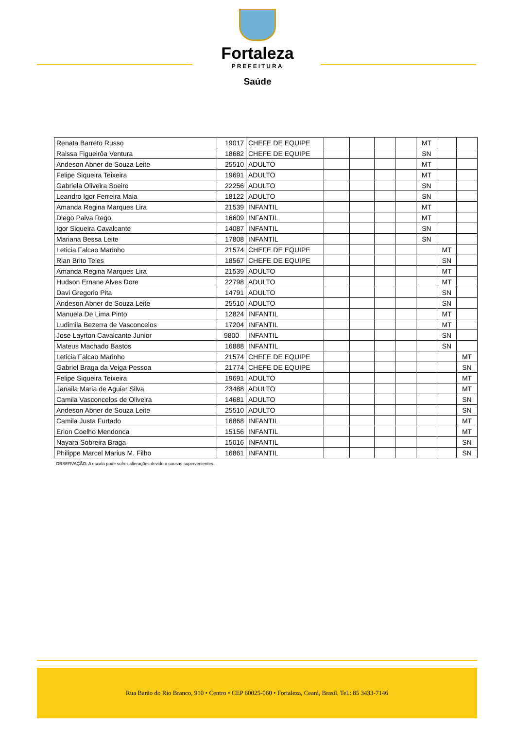Fortaleza
PREFEITURA
Saúde
| Renata Barreto Russo | 19017 | CHEFE DE EQUIPE | | | | | MT | | |
| Raissa Figueirôa Ventura | 18682 | CHEFE DE EQUIPE | | | | | SN | | |
| Andeson Abner de Souza Leite | 25510 | ADULTO | | | | | MT | | |
| Felipe Siqueira Teixeira | 19691 | ADULTO | | | | | MT | | |
| Gabriela Oliveira Soeiro | 22256 | ADULTO | | | | | SN | | |
| Leandro Igor Ferreira Maia | 18122 | ADULTO | | | | | SN | | |
| Amanda Regina Marques Lira | 21539 | INFANTIL | | | | | MT | | |
| Diego Paiva Rego | 16609 | INFANTIL | | | | | MT | | |
| Igor Siqueira Cavalcante | 14087 | INFANTIL | | | | | SN | | |
| Mariana Bessa Leite | 17808 | INFANTIL | | | | | SN | | |
| Leticia Falcao Marinho | 21574 | CHEFE DE EQUIPE | | | | | | MT | |
| Rian Brito Teles | 18567 | CHEFE DE EQUIPE | | | | | | SN | |
| Amanda Regina Marques Lira | 21539 | ADULTO | | | | | | MT | |
| Hudson Ernane Alves Dore | 22798 | ADULTO | | | | | | MT | |
| Davi Gregorio Pita | 14791 | ADULTO | | | | | | SN | |
| Andeson Abner de Souza Leite | 25510 | ADULTO | | | | | | SN | |
| Manuela De Lima Pinto | 12824 | INFANTIL | | | | | | MT | |
| Ludimila Bezerra de Vasconcelos | 17204 | INFANTIL | | | | | | MT | |
| Jose Layrton Cavalcante Junior | 9800 | INFANTIL | | | | | | SN | |
| Mateus Machado Bastos | 16888 | INFANTIL | | | | | | SN | |
| Leticia Falcao Marinho | 21574 | CHEFE DE EQUIPE | | | | | | | MT |
| Gabriel Braga da Veiga Pessoa | 21774 | CHEFE DE EQUIPE | | | | | | | SN |
| Felipe Siqueira Teixeira | 19691 | ADULTO | | | | | | | MT |
| Janaila Maria de Aguiar Silva | 23488 | ADULTO | | | | | | | MT |
| Camila Vasconcelos de Oliveira | 14681 | ADULTO | | | | | | | SN |
| Andeson Abner de Souza Leite | 25510 | ADULTO | | | | | | | SN |
| Camila Justa Furtado | 16868 | INFANTIL | | | | | | | MT |
| Erlon Coelho Mendonca | 15156 | INFANTIL | | | | | | | MT |
| Nayara Sobreira Braga | 15016 | INFANTIL | | | | | | | SN |
| Philippe Marcel Marius M. Filho | 16861 | INFANTIL | | | | | | | SN |
OBSERVAÇÃO: A escala pode sofrer alterações devido a causas supervenientes.
Rua Barão do Rio Branco, 910 • Centro • CEP 60025-060 • Fortaleza, Ceará, Brasil. Tel.: 85 3433-7146